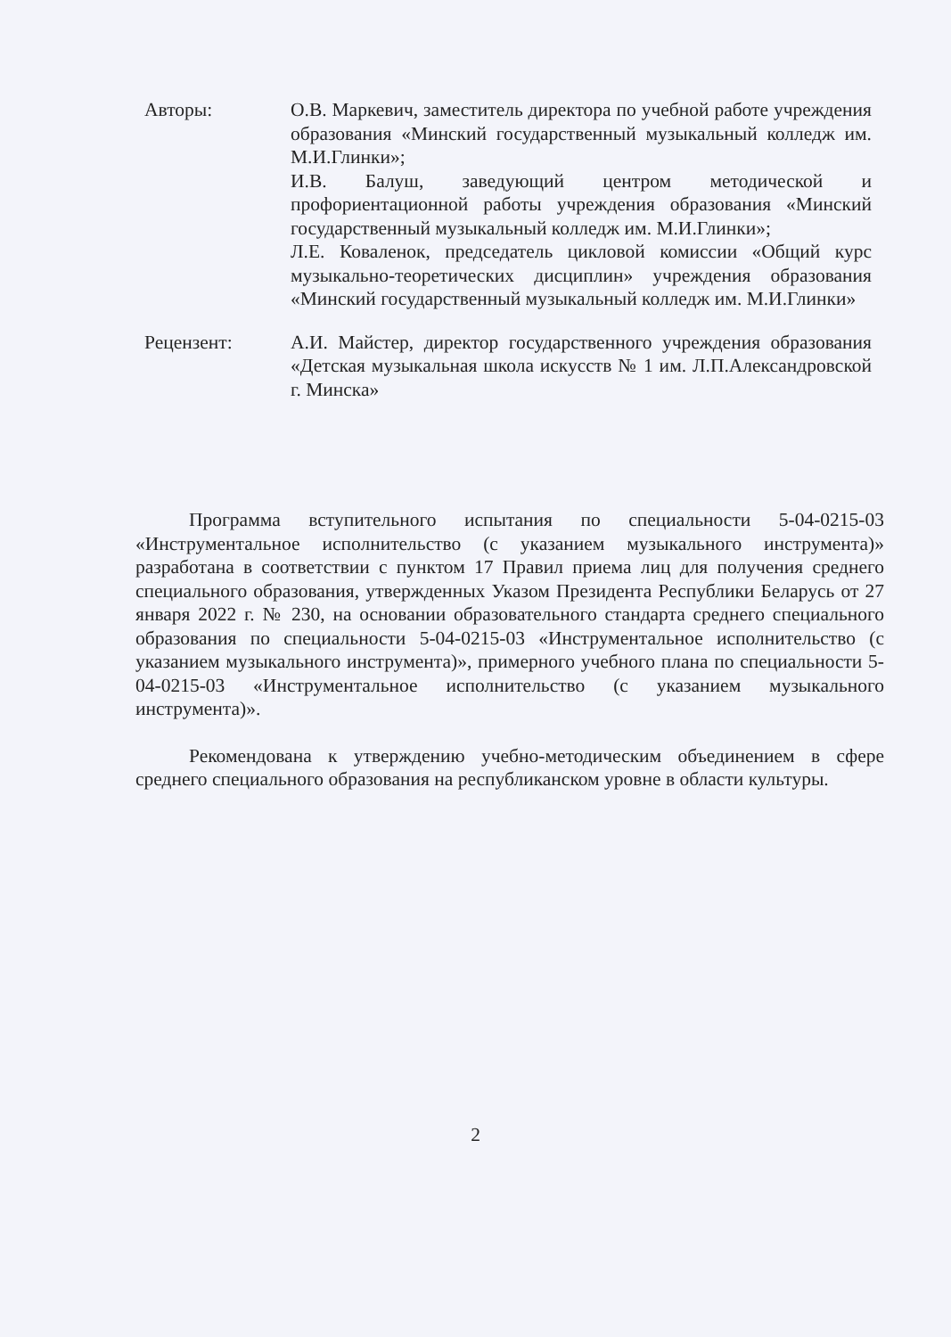Авторы: О.В. Маркевич, заместитель директора по учебной работе учреждения образования «Минский государственный музыкальный колледж им. М.И.Глинки»;
И.В. Балуш, заведующий центром методической и профориентационной работы учреждения образования «Минский государственный музыкальный колледж им. М.И.Глинки»;
Л.Е. Коваленок, председатель цикловой комиссии «Общий курс музыкально-теоретических дисциплин» учреждения образования «Минский государственный музыкальный колледж им. М.И.Глинки»
Рецензент: А.И. Майстер, директор государственного учреждения образования «Детская музыкальная школа искусств № 1 им. Л.П.Александровской г. Минска»
Программа вступительного испытания по специальности 5-04-0215-03 «Инструментальное исполнительство (с указанием музыкального инструмента)» разработана в соответствии с пунктом 17 Правил приема лиц для получения среднего специального образования, утвержденных Указом Президента Республики Беларусь от 27 января 2022 г. № 230, на основании образовательного стандарта среднего специального образования по специальности 5-04-0215-03 «Инструментальное исполнительство (с указанием музыкального инструмента)», примерного учебного плана по специальности 5-04-0215-03 «Инструментальное исполнительство (с указанием музыкального инструмента)».
Рекомендована к утверждению учебно-методическим объединением в сфере среднего специального образования на республиканском уровне в области культуры.
2